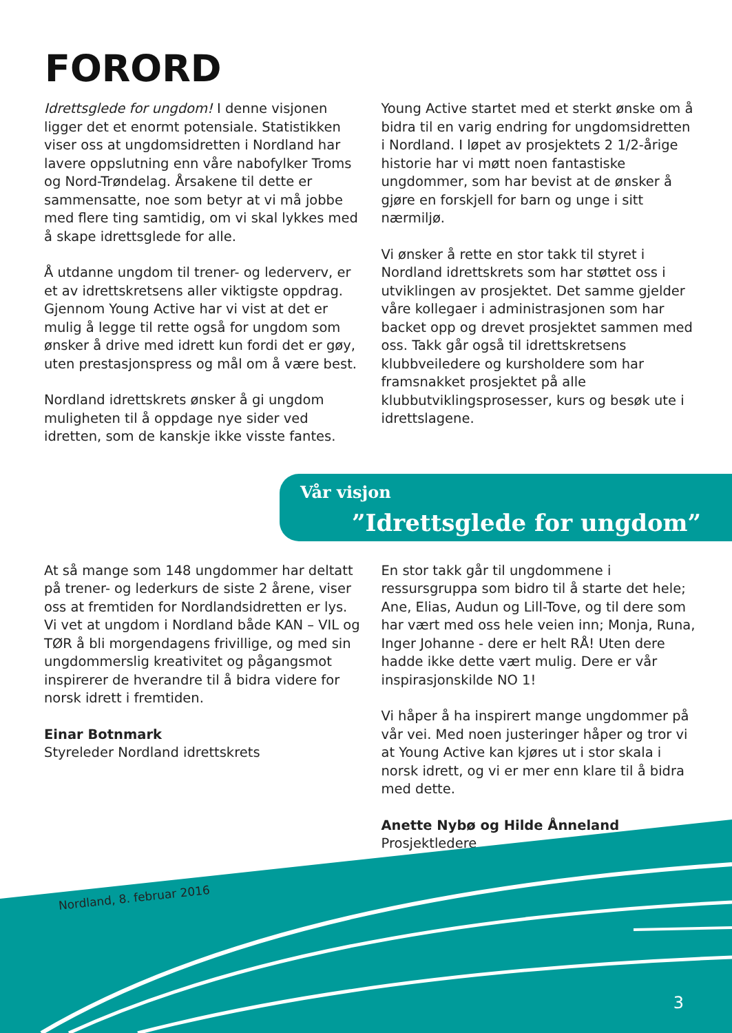FORORD
Idrettsglede for ungdom! I denne visjonen ligger det et enormt potensiale. Statistikken viser oss at ungdomsidretten i Nordland har lavere oppslutning enn våre nabofylker Troms og Nord-Trøndelag. Årsakene til dette er sammensatte, noe som betyr at vi må jobbe med flere ting samtidig, om vi skal lykkes med å skape idrettsglede for alle.
Å utdanne ungdom til trener- og lederverv, er et av idrettskretsens aller viktigste oppdrag. Gjennom Young Active har vi vist at det er mulig å legge til rette også for ungdom som ønsker å drive med idrett kun fordi det er gøy, uten prestasjonspress og mål om å være best.
Nordland idrettskrets ønsker å gi ungdom muligheten til å oppdage nye sider ved idretten, som de kanskje ikke visste fantes.
Young Active startet med et sterkt ønske om å bidra til en varig endring for ungdomsidretten i Nordland. I løpet av prosjektets 2 1/2-årige historie har vi møtt noen fantastiske ungdommer, som har bevist at de ønsker å gjøre en forskjell for barn og unge i sitt nærmiljø.
Vi ønsker å rette en stor takk til styret i Nordland idrettskrets som har støttet oss i utviklingen av prosjektet. Det samme gjelder våre kollegaer i administrasjonen som har backet opp og drevet prosjektet sammen med oss. Takk går også til idrettskretsens klubbveiledere og kursholdere som har framsnakket prosjektet på alle klubbutviklingsprosesser, kurs og besøk ute i idrettslagene.
Vår visjon
”Idrettsglede for ungdom”
At så mange som 148 ungdommer har deltatt på trener- og lederkurs de siste 2 årene, viser oss at fremtiden for Nordlandsidretten er lys. Vi vet at ungdom i Nordland både KAN – VIL og TØR å bli morgendagens frivillige, og med sin ungdommerslig kreativitet og pågangsmot inspirerer de hverandre til å bidra videre for norsk idrett i fremtiden.
Einar Botnmark
Styreleder Nordland idrettskrets
En stor takk går til ungdommene i ressursgruppa som bidro til å starte det hele; Ane, Elias, Audun og Lill-Tove, og til dere som har vært med oss hele veien inn; Monja, Runa, Inger Johanne - dere er helt RÅ! Uten dere hadde ikke dette vært mulig. Dere er vår inspirasjonskilde NO 1!
Vi håper å ha inspirert mange ungdommer på vår vei. Med noen justeringer håper og tror vi at Young Active kan kjøres ut i stor skala i norsk idrett, og vi er mer enn klare til å bidra med dette.
Anette Nybø og Hilde Ånneland
Prosjektledere
Nordland, 8. februar 2016
3